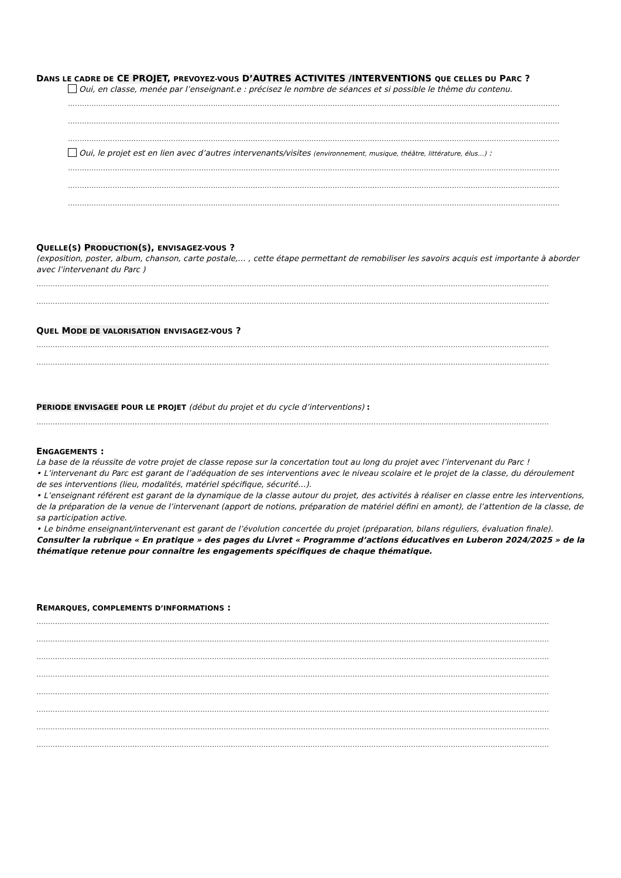DANS LE CADRE DE CE PROJET, PREVOYEZ-VOUS D’AUTRES ACTIVITES /INTERVENTIONS QUE CELLES DU PARC ?
Oui, en classe, menée par l’enseignant.e : précisez le nombre de séances et si possible le thème du contenu.
…………………………………………………………………………………………………………………………………………………………………………………………
…………………………………………………………………………………………………………………………………………………………………………………………
…………………………………………………………………………………………………………………………………………………………………………………………
Oui, le projet est en lien avec d’autres intervenants/visites (environnement, musique, théâtre, littérature, élus…) :
…………………………………………………………………………………………………………………………………………………………………………………………
…………………………………………………………………………………………………………………………………………………………………………………………
…………………………………………………………………………………………………………………………………………………………………………………………
QUELLE(S) PRODUCTION(S), ENVISAGEZ-VOUS ?
(exposition, poster, album, chanson, carte postale,… , cette étape permettant de remobiliser les savoirs acquis est importante à aborder avec l’intervenant du Parc )
…………………………………………………………………………………………………………………………………………………………………………………………………
…………………………………………………………………………………………………………………………………………………………………………………………………
QUEL MODE DE VALORISATION ENVISAGEZ-VOUS ?
…………………………………………………………………………………………………………………………………………………………………………………………………
…………………………………………………………………………………………………………………………………………………………………………………………………
PERIODE ENVISAGEE POUR LE PROJET (début du projet et du cycle d’interventions) :
…………………………………………………………………………………………………………………………………………………………………………………………………
ENGAGEMENTS :
La base de la réussite de votre projet de classe repose sur la concertation tout au long du projet avec l’intervenant du Parc !
• L’intervenant du Parc est garant de l’adéquation de ses interventions avec le niveau scolaire et le projet de la classe, du déroulement de ses interventions (lieu, modalités, matériel spécifique, sécurité…).
• L’enseignant référent est garant de la dynamique de la classe autour du projet, des activités à réaliser en classe entre les interventions, de la préparation de la venue de l’intervenant (apport de notions, préparation de matériel défini en amont), de l’attention de la classe, de sa participation active.
• Le binôme enseignant/intervenant est garant de l’évolution concertée du projet (préparation, bilans réguliers, évaluation finale).
Consulter la rubrique « En pratique » des pages du Livret « Programme d’actions éducatives en Luberon 2024/2025 » de la thématique retenue pour connaitre les engagements spécifiques de chaque thématique.
REMARQUES, COMPLEMENTS D’INFORMATIONS :
…………………………………………………………………………………………………………………………………………………………………………………………………
…………………………………………………………………………………………………………………………………………………………………………………………………
…………………………………………………………………………………………………………………………………………………………………………………………………
…………………………………………………………………………………………………………………………………………………………………………………………………
…………………………………………………………………………………………………………………………………………………………………………………………………
…………………………………………………………………………………………………………………………………………………………………………………………………
…………………………………………………………………………………………………………………………………………………………………………………………………
…………………………………………………………………………………………………………………………………………………………………………………………………